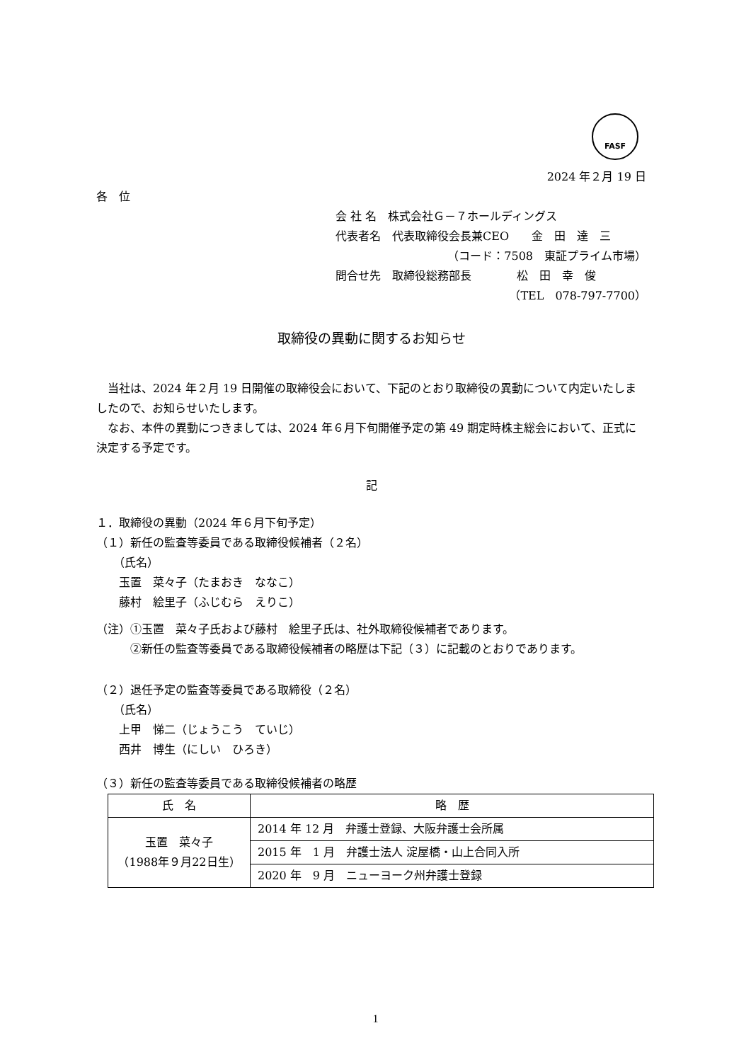FASF
2024 年２月 19 日
各　位
会 社 名　株式会社Ｇ－７ホールディングス
代表者名　代表取締役会長兼CEO　　金　田　達　三
（コード：7508　東証プライム市場）
問合せ先　取締役総務部長　　　　松　田　幸　俊
（TEL　078-797-7700）
取締役の異動に関するお知らせ
　当社は、2024 年２月 19 日開催の取締役会において、下記のとおり取締役の異動について内定いたしましたので、お知らせいたします。
　なお、本件の異動につきましては、2024 年６月下旬開催予定の第 49 期定時株主総会において、正式に決定する予定です。
記
１．取締役の異動（2024 年６月下旬予定）
（１）新任の監査等委員である取締役候補者（２名）
　　（氏名）
　　玉置　菜々子（たまおき　ななこ）
　　藤村　絵里子（ふじむら　えりこ）
（注）①玉置　菜々子氏および藤村　絵里子氏は、社外取締役候補者であります。
　　　②新任の監査等委員である取締役候補者の略歴は下記（３）に記載のとおりであります。
（２）退任予定の監査等委員である取締役（２名）
　　（氏名）
　　上甲　悌二（じょうこう　ていじ）
　　西井　博生（にしい　ひろき）
（３）新任の監査等委員である取締役候補者の略歴
| 氏 名 | 略 歴 |
| --- | --- |
| 玉置 菜々子 （1988年９月22日生） | 2014 年 12 月 弁護士登録、大阪弁護士会所属 |
| | 2015 年 1 月 弁護士法人 淀屋橋・山上合同入所 |
| | 2020 年 9 月 ニューヨーク州弁護士登録 |
1